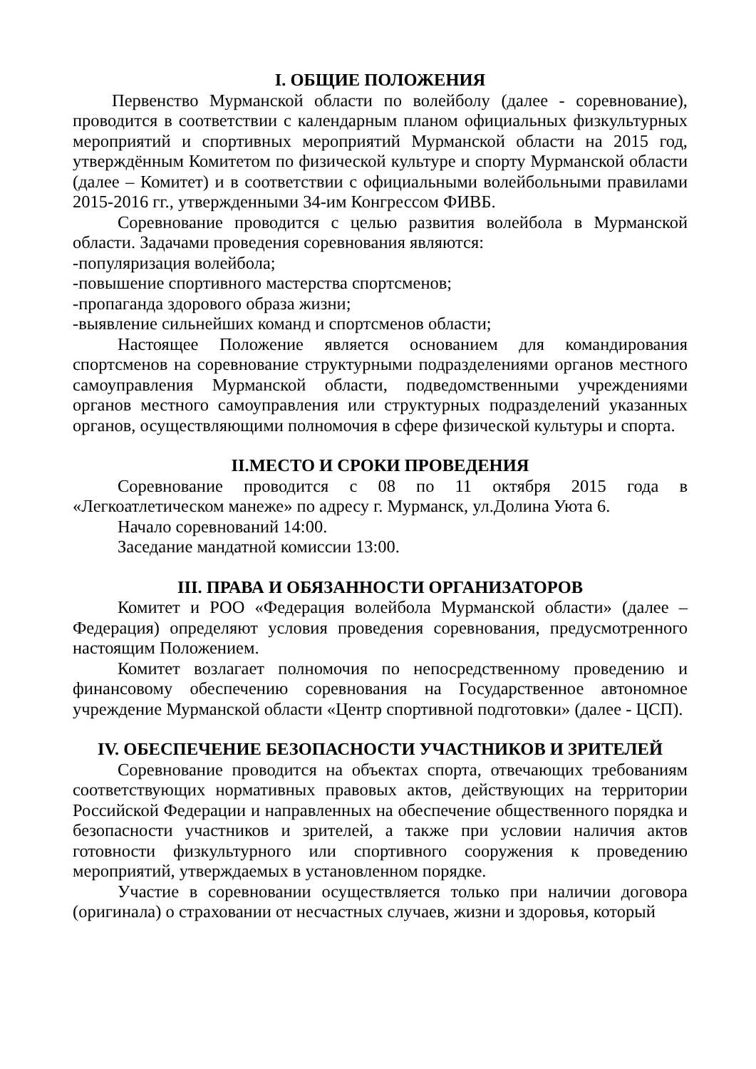I. ОБЩИЕ ПОЛОЖЕНИЯ
Первенство Мурманской области по волейболу (далее - соревнование), проводится в соответствии с календарным планом официальных физкультурных мероприятий и спортивных мероприятий Мурманской области на 2015 год, утверждённым Комитетом по физической культуре и спорту Мурманской области (далее – Комитет) и в соответствии с официальными волейбольными правилами 2015-2016 гг., утвержденными 34-им Конгрессом ФИВБ.
Соревнование проводится с целью развития волейбола в Мурманской области. Задачами проведения соревнования являются:
-популяризация волейбола;
-повышение спортивного мастерства спортсменов;
-пропаганда здорового образа жизни;
-выявление сильнейших команд и спортсменов области;
Настоящее Положение является основанием для командирования спортсменов на соревнование структурными подразделениями органов местного самоуправления Мурманской области, подведомственными учреждениями органов местного самоуправления или структурных подразделений указанных органов, осуществляющими полномочия в сфере физической культуры и спорта.
II.МЕСТО И СРОКИ ПРОВЕДЕНИЯ
Соревнование проводится с 08 по 11 октября 2015 года в «Легкоатлетическом манеже» по адресу г. Мурманск, ул.Долина Уюта 6.
Начало соревнований 14:00.
Заседание мандатной комиссии 13:00.
III. ПРАВА И ОБЯЗАННОСТИ ОРГАНИЗАТОРОВ
Комитет и РОО «Федерация волейбола Мурманской области» (далее – Федерация) определяют условия проведения соревнования, предусмотренного настоящим Положением.
Комитет возлагает полномочия по непосредственному проведению и финансовому обеспечению соревнования на Государственное автономное учреждение Мурманской области «Центр спортивной подготовки» (далее - ЦСП).
IV. ОБЕСПЕЧЕНИЕ БЕЗОПАСНОСТИ УЧАСТНИКОВ И ЗРИТЕЛЕЙ
Соревнование проводится на объектах спорта, отвечающих требованиям соответствующих нормативных правовых актов, действующих на территории Российской Федерации и направленных на обеспечение общественного порядка и безопасности участников и зрителей, а также при условии наличия актов готовности физкультурного или спортивного сооружения к проведению мероприятий, утверждаемых в установленном порядке.
Участие в соревновании осуществляется только при наличии договора (оригинала) о страховании от несчастных случаев, жизни и здоровья, который